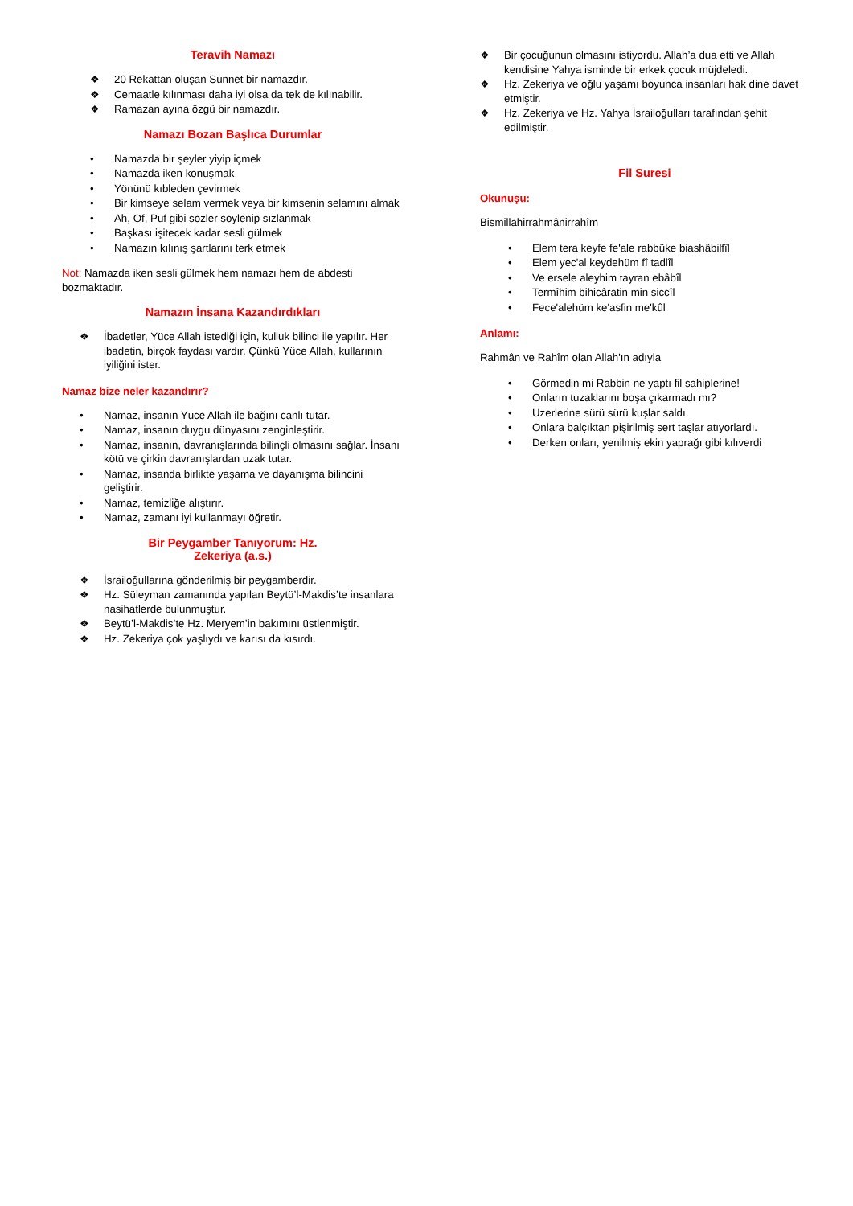Teravih Namazı
❖ 20 Rekattan oluşan Sünnet bir namazdır.
❖ Cemaatle kılınması daha iyi olsa da tek de kılınabilir.
❖ Ramazan ayına özgü bir namazdır.
Namazı Bozan Başlıca Durumlar
• Namazda bir şeyler yiyip içmek
• Namazda iken konuşmak
• Yönünü kıbleden çevirmek
• Bir kimseye selam vermek veya bir kimsenin selamını almak
• Ah, Of, Puf gibi sözler söylenip sızlanmak
• Başkası işitecek kadar sesli gülmek
• Namazın kılınış şartlarını terk etmek
Not: Namazda iken sesli gülmek hem namazı hem de abdesti bozmaktadır.
Namazın İnsana Kazandırdıkları
❖ İbadetler, Yüce Allah istediği için, kulluk bilinci ile yapılır. Her ibadetin, birçok faydası vardır. Çünkü Yüce Allah, kullarının iyiliğini ister.
Namaz bize neler kazandırır?
• Namaz, insanın Yüce Allah ile bağını canlı tutar.
• Namaz, insanın duygu dünyasını zenginleştirir.
• Namaz, insanın, davranışlarında bilinçli olmasını sağlar. İnsanı kötü ve çirkin davranışlardan uzak tutar.
• Namaz, insanda birlikte yaşama ve dayanışma bilincini geliştirir.
• Namaz, temizliğe alıştırır.
• Namaz, zamanı iyi kullanmayı öğretir.
Bir Peygamber Tanıyorum: Hz.
Zekeriya (a.s.)
❖ İsrailoğullarına gönderilmiş bir peygamberdir.
❖ Hz. Süleyman zamanında yapılan Beytü’l-Makdis’te insanlara nasihatlerde bulunmuştur.
❖ Beytü’l-Makdis’te Hz. Meryem’in bakımını üstlenmiştir.
❖ Hz. Zekeriya çok yaşlıydı ve karısı da kısırdı.
❖ Bir çocuğunun olmasını istiyordu. Allah’a dua etti ve Allah kendisine Yahya isminde bir erkek çocuk müjdeledi.
❖ Hz. Zekeriya ve oğlu yaşamı boyunca insanları hak dine davet etmiştir.
❖ Hz. Zekeriya ve Hz. Yahya İsrailoğulları tarafından şehit edilmiştir.
Fil Suresi
Okunuşu:
Bismillahirrahmânirrahîm
• Elem tera keyfe fe'ale rabbüke biashâbilfîl
• Elem yec'al keydehüm fî tadlîl
• Ve ersele aleyhim tayran ebâbîl
• Termîhim bihicâratin min siccîl
• Fece'alehüm ke'asfin me'kûl
Anlamı:
Rahmân ve Rahîm olan Allah'ın adıyla
• Görmedin mi Rabbin ne yaptı fil sahiplerine!
• Onların tuzaklarını boşa çıkarmadı mı?
• Üzerlerine sürü sürü kuşlar saldı.
• Onlara balçıktan pişirilmiş sert taşlar atıyorlardı.
• Derken onları, yenilmiş ekin yaprağı gibi kılıverdi